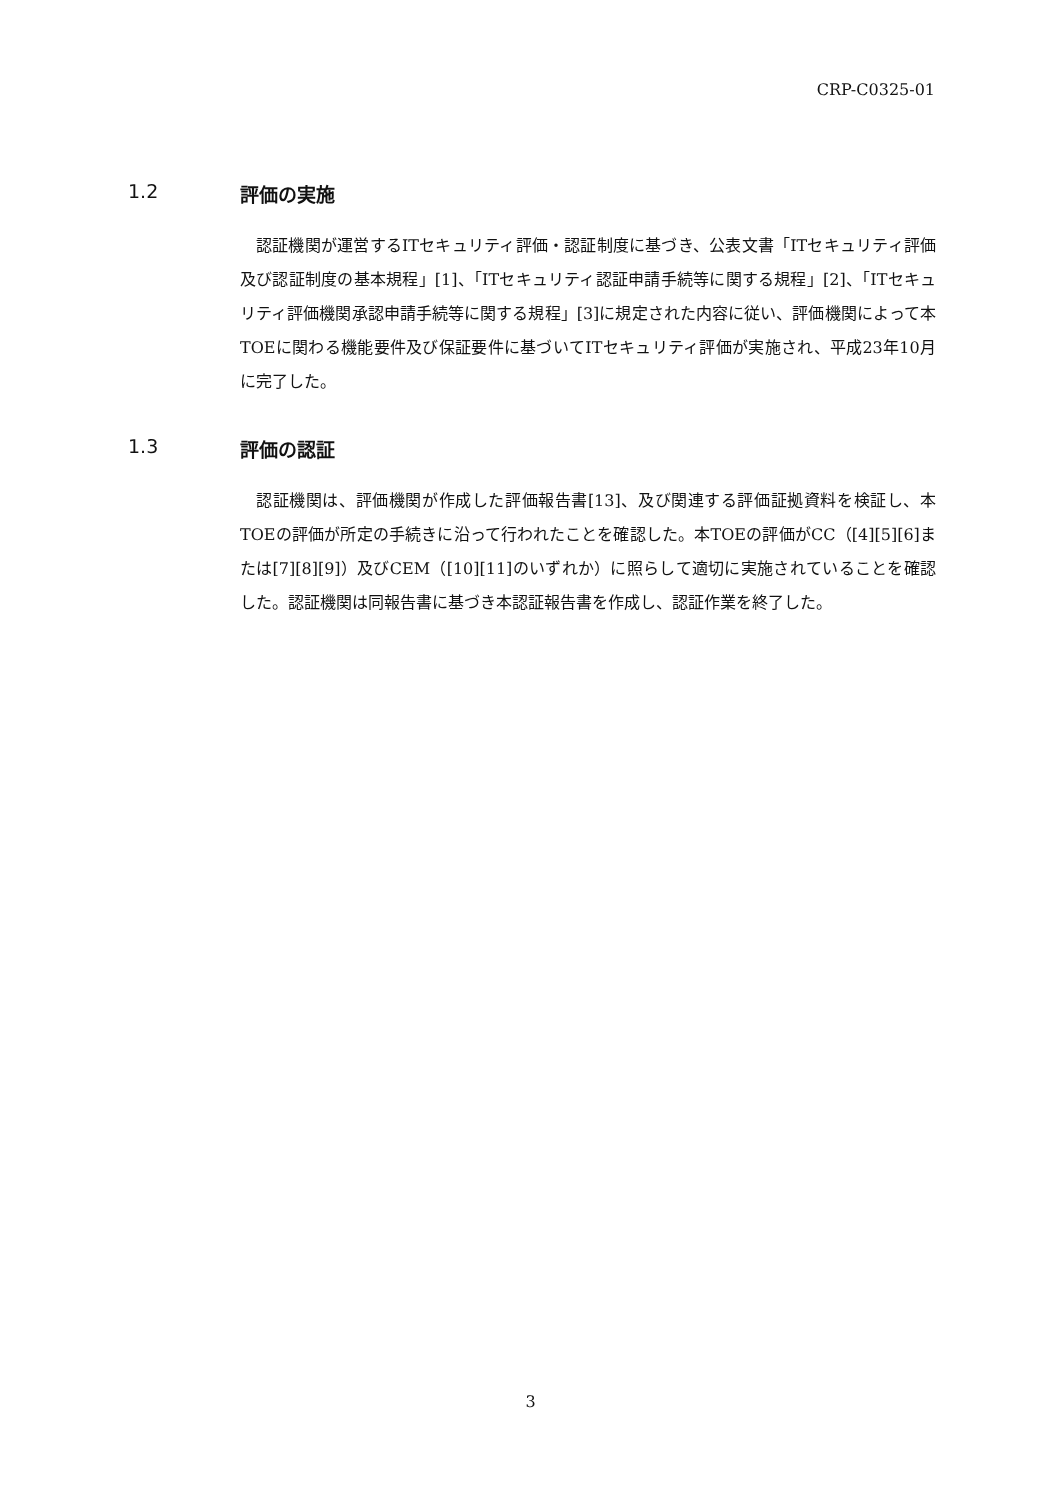CRP-C0325-01
1.2 評価の実施
認証機関が運営するITセキュリティ評価・認証制度に基づき、公表文書「ITセキュリティ評価及び認証制度の基本規程」[1]、「ITセキュリティ認証申請手続等に関する規程」[2]、「ITセキュリティ評価機関承認申請手続等に関する規程」[3]に規定された内容に従い、評価機関によって本TOEに関わる機能要件及び保証要件に基づいてITセキュリティ評価が実施され、平成23年10月に完了した。
1.3 評価の認証
認証機関は、評価機関が作成した評価報告書[13]、及び関連する評価証拠資料を検証し、本TOEの評価が所定の手続きに沿って行われたことを確認した。本TOEの評価がCC（[4][5][6]または[7][8][9]）及びCEM（[10][11]のいずれか）に照らして適切に実施されていることを確認した。認証機関は同報告書に基づき本認証報告書を作成し、認証作業を終了した。
3